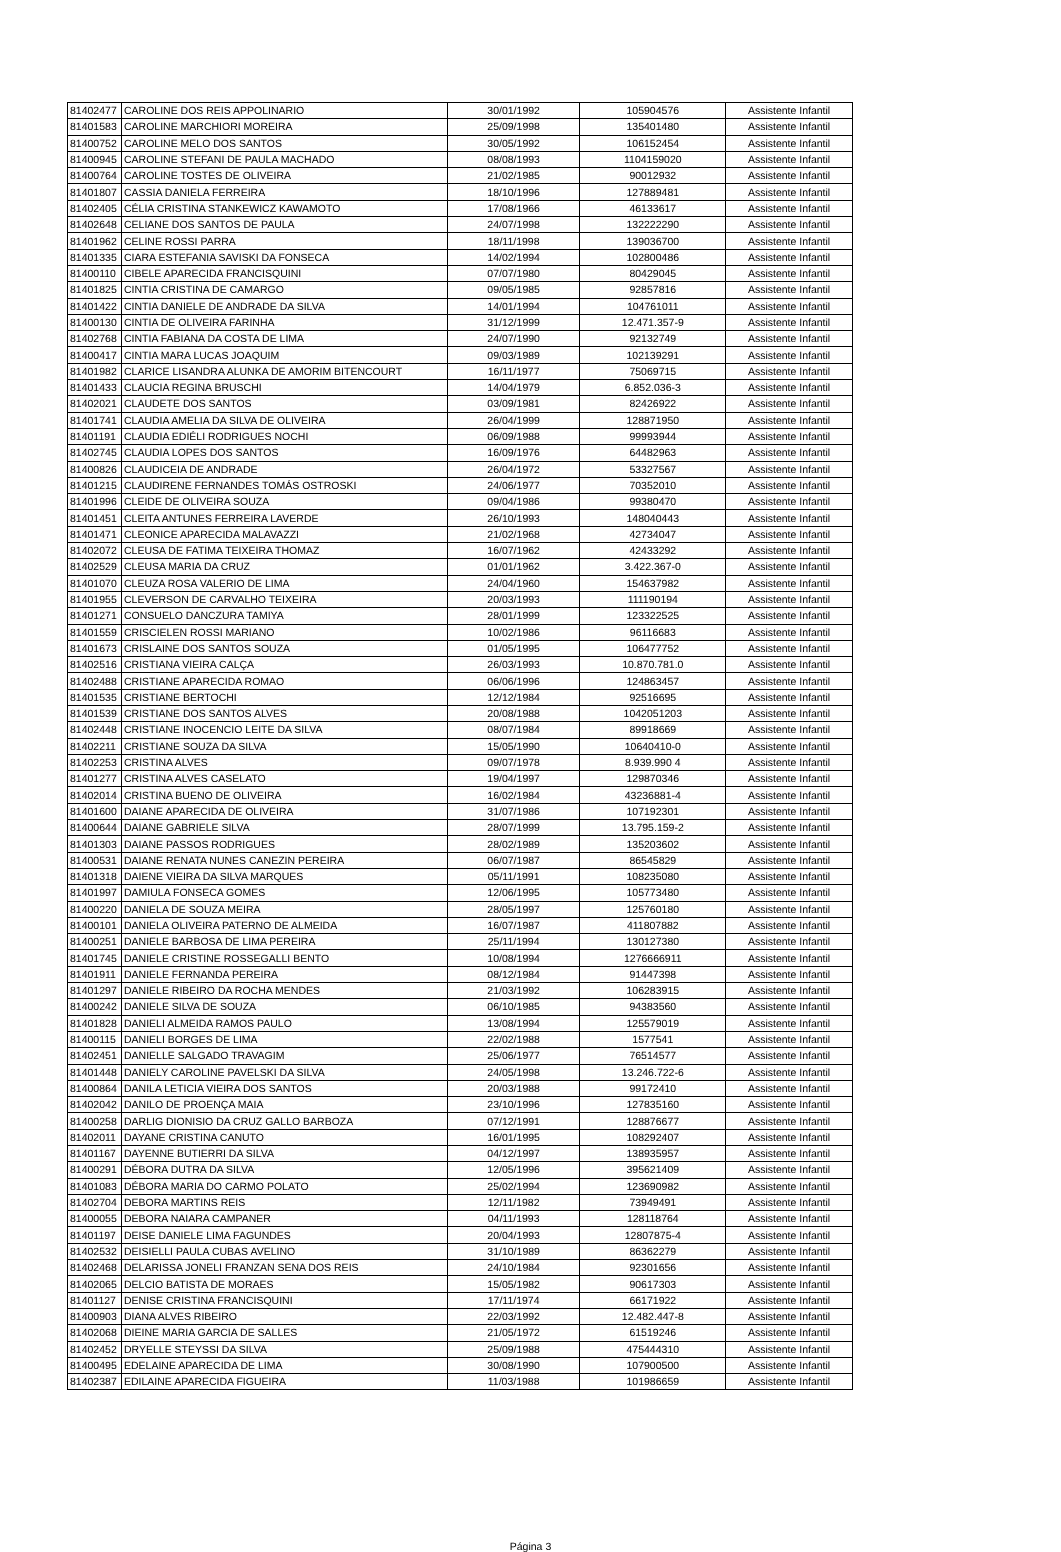| 81402477 | CAROLINE DOS REIS APPOLINARIO | 30/01/1992 | 105904576 | Assistente Infantil |
| 81401583 | CAROLINE MARCHIORI MOREIRA | 25/09/1998 | 135401480 | Assistente Infantil |
| 81400752 | CAROLINE MELO DOS SANTOS | 30/05/1992 | 106152454 | Assistente Infantil |
| 81400945 | CAROLINE STEFANI DE PAULA MACHADO | 08/08/1993 | 1104159020 | Assistente Infantil |
| 81400764 | CAROLINE TOSTES DE OLIVEIRA | 21/02/1985 | 90012932 | Assistente Infantil |
| 81401807 | CASSIA DANIELA FERREIRA | 18/10/1996 | 127889481 | Assistente Infantil |
| 81402405 | CÉLIA CRISTINA STANKEWICZ KAWAMOTO | 17/08/1966 | 46133617 | Assistente Infantil |
| 81402648 | CELIANE DOS SANTOS DE PAULA | 24/07/1998 | 132222290 | Assistente Infantil |
| 81401962 | CELINE ROSSI PARRA | 18/11/1998 | 139036700 | Assistente Infantil |
| 81401335 | CIARA ESTEFANIA SAVISKI DA FONSECA | 14/02/1994 | 102800486 | Assistente Infantil |
| 81400110 | CIBELE APARECIDA FRANCISQUINI | 07/07/1980 | 80429045 | Assistente Infantil |
| 81401825 | CINTIA CRISTINA DE CAMARGO | 09/05/1985 | 92857816 | Assistente Infantil |
| 81401422 | CINTIA DANIELE DE ANDRADE DA SILVA | 14/01/1994 | 104761011 | Assistente Infantil |
| 81400130 | CINTIA DE OLIVEIRA FARINHA | 31/12/1999 | 12.471.357-9 | Assistente Infantil |
| 81402768 | CINTIA FABIANA DA COSTA DE LIMA | 24/07/1990 | 92132749 | Assistente Infantil |
| 81400417 | CINTIA MARA LUCAS JOAQUIM | 09/03/1989 | 102139291 | Assistente Infantil |
| 81401982 | CLARICE LISANDRA ALUNKA DE AMORIM BITENCOURT | 16/11/1977 | 75069715 | Assistente Infantil |
| 81401433 | CLAUCIA REGINA BRUSCHI | 14/04/1979 | 6.852.036-3 | Assistente Infantil |
| 81402021 | CLAUDETE DOS SANTOS | 03/09/1981 | 82426922 | Assistente Infantil |
| 81401741 | CLAUDIA AMELIA DA SILVA DE OLIVEIRA | 26/04/1999 | 128871950 | Assistente Infantil |
| 81401191 | CLAUDIA EDIÉLI RODRIGUES NOCHI | 06/09/1988 | 99993944 | Assistente Infantil |
| 81402745 | CLAUDIA LOPES DOS SANTOS | 16/09/1976 | 64482963 | Assistente Infantil |
| 81400826 | CLAUDICEIA DE ANDRADE | 26/04/1972 | 53327567 | Assistente Infantil |
| 81401215 | CLAUDIRENE FERNANDES TOMÁS OSTROSKI | 24/06/1977 | 70352010 | Assistente Infantil |
| 81401996 | CLEIDE DE OLIVEIRA SOUZA | 09/04/1986 | 99380470 | Assistente Infantil |
| 81401451 | CLEITA ANTUNES FERREIRA LAVERDE | 26/10/1993 | 148040443 | Assistente Infantil |
| 81401471 | CLEONICE APARECIDA MALAVAZZI | 21/02/1968 | 42734047 | Assistente Infantil |
| 81402072 | CLEUSA DE FATIMA TEIXEIRA THOMAZ | 16/07/1962 | 42433292 | Assistente Infantil |
| 81402529 | CLEUSA MARIA DA CRUZ | 01/01/1962 | 3.422.367-0 | Assistente Infantil |
| 81401070 | CLEUZA ROSA VALERIO DE LIMA | 24/04/1960 | 154637982 | Assistente Infantil |
| 81401955 | CLEVERSON DE CARVALHO TEIXEIRA | 20/03/1993 | 111190194 | Assistente Infantil |
| 81401271 | CONSUELO DANCZURA TAMIYA | 28/01/1999 | 123322525 | Assistente Infantil |
| 81401559 | CRISCIELEN ROSSI MARIANO | 10/02/1986 | 96116683 | Assistente Infantil |
| 81401673 | CRISLAINE DOS SANTOS SOUZA | 01/05/1995 | 106477752 | Assistente Infantil |
| 81402516 | CRISTIANA VIEIRA CALÇA | 26/03/1993 | 10.870.781.0 | Assistente Infantil |
| 81402488 | CRISTIANE APARECIDA ROMAO | 06/06/1996 | 124863457 | Assistente Infantil |
| 81401535 | CRISTIANE BERTOCHI | 12/12/1984 | 92516695 | Assistente Infantil |
| 81401539 | CRISTIANE DOS SANTOS ALVES | 20/08/1988 | 1042051203 | Assistente Infantil |
| 81402448 | CRISTIANE INOCENCIO LEITE DA SILVA | 08/07/1984 | 89918669 | Assistente Infantil |
| 81402211 | CRISTIANE SOUZA DA SILVA | 15/05/1990 | 10640410-0 | Assistente Infantil |
| 81402253 | CRISTINA ALVES | 09/07/1978 | 8.939.990 4 | Assistente Infantil |
| 81401277 | CRISTINA ALVES CASELATO | 19/04/1997 | 129870346 | Assistente Infantil |
| 81402014 | CRISTINA BUENO DE OLIVEIRA | 16/02/1984 | 43236881-4 | Assistente Infantil |
| 81401600 | DAIANE APARECIDA DE OLIVEIRA | 31/07/1986 | 107192301 | Assistente Infantil |
| 81400644 | DAIANE GABRIELE SILVA | 28/07/1999 | 13.795.159-2 | Assistente Infantil |
| 81401303 | DAIANE PASSOS RODRIGUES | 28/02/1989 | 135203602 | Assistente Infantil |
| 81400531 | DAIANE RENATA NUNES CANEZIN PEREIRA | 06/07/1987 | 86545829 | Assistente Infantil |
| 81401318 | DAIENE VIEIRA DA SILVA MARQUES | 05/11/1991 | 108235080 | Assistente Infantil |
| 81401997 | DAMIULA FONSECA GOMES | 12/06/1995 | 105773480 | Assistente Infantil |
| 81400220 | DANIELA DE SOUZA MEIRA | 28/05/1997 | 125760180 | Assistente Infantil |
| 81400101 | DANIELA OLIVEIRA PATERNO DE ALMEIDA | 16/07/1987 | 411807882 | Assistente Infantil |
| 81400251 | DANIELE BARBOSA DE LIMA PEREIRA | 25/11/1994 | 130127380 | Assistente Infantil |
| 81401745 | DANIELE CRISTINE ROSSEGALLI BENTO | 10/08/1994 | 1276666911 | Assistente Infantil |
| 81401911 | DANIELE FERNANDA PEREIRA | 08/12/1984 | 91447398 | Assistente Infantil |
| 81401297 | DANIELE RIBEIRO DA ROCHA MENDES | 21/03/1992 | 106283915 | Assistente Infantil |
| 81400242 | DANIELE SILVA DE SOUZA | 06/10/1985 | 94383560 | Assistente Infantil |
| 81401828 | DANIELI ALMEIDA RAMOS PAULO | 13/08/1994 | 125579019 | Assistente Infantil |
| 81400115 | DANIELI BORGES DE LIMA | 22/02/1988 | 1577541 | Assistente Infantil |
| 81402451 | DANIELLE SALGADO TRAVAGIM | 25/06/1977 | 76514577 | Assistente Infantil |
| 81401448 | DANIELY CAROLINE PAVELSKI DA SILVA | 24/05/1998 | 13.246.722-6 | Assistente Infantil |
| 81400864 | DANILA LETICIA VIEIRA DOS SANTOS | 20/03/1988 | 99172410 | Assistente Infantil |
| 81402042 | DANILO DE PROENÇA MAIA | 23/10/1996 | 127835160 | Assistente Infantil |
| 81400258 | DARLIG DIONISIO DA CRUZ GALLO BARBOZA | 07/12/1991 | 128876677 | Assistente Infantil |
| 81402011 | DAYANE CRISTINA CANUTO | 16/01/1995 | 108292407 | Assistente Infantil |
| 81401167 | DAYENNE BUTIERRI DA SILVA | 04/12/1997 | 138935957 | Assistente Infantil |
| 81400291 | DÉBORA DUTRA DA SILVA | 12/05/1996 | 395621409 | Assistente Infantil |
| 81401083 | DÉBORA MARIA DO CARMO POLATO | 25/02/1994 | 123690982 | Assistente Infantil |
| 81402704 | DEBORA MARTINS REIS | 12/11/1982 | 73949491 | Assistente Infantil |
| 81400055 | DEBORA NAIARA CAMPANER | 04/11/1993 | 128118764 | Assistente Infantil |
| 81401197 | DEISE DANIELE LIMA FAGUNDES | 20/04/1993 | 12807875-4 | Assistente Infantil |
| 81402532 | DEISIELLI PAULA CUBAS AVELINO | 31/10/1989 | 86362279 | Assistente Infantil |
| 81402468 | DELARISSA JONELI FRANZAN SENA DOS REIS | 24/10/1984 | 92301656 | Assistente Infantil |
| 81402065 | DELCIO BATISTA DE MORAES | 15/05/1982 | 90617303 | Assistente Infantil |
| 81401127 | DENISE CRISTINA FRANCISQUINI | 17/11/1974 | 66171922 | Assistente Infantil |
| 81400903 | DIANA ALVES RIBEIRO | 22/03/1992 | 12.482.447-8 | Assistente Infantil |
| 81402068 | DIEINE MARIA GARCIA DE SALLES | 21/05/1972 | 61519246 | Assistente Infantil |
| 81402452 | DRYELLE STEYSSI DA SILVA | 25/09/1988 | 475444310 | Assistente Infantil |
| 81400495 | EDELAINE APARECIDA DE LIMA | 30/08/1990 | 107900500 | Assistente Infantil |
| 81402387 | EDILAINE APARECIDA FIGUEIRA | 11/03/1988 | 101986659 | Assistente Infantil |
Página 3